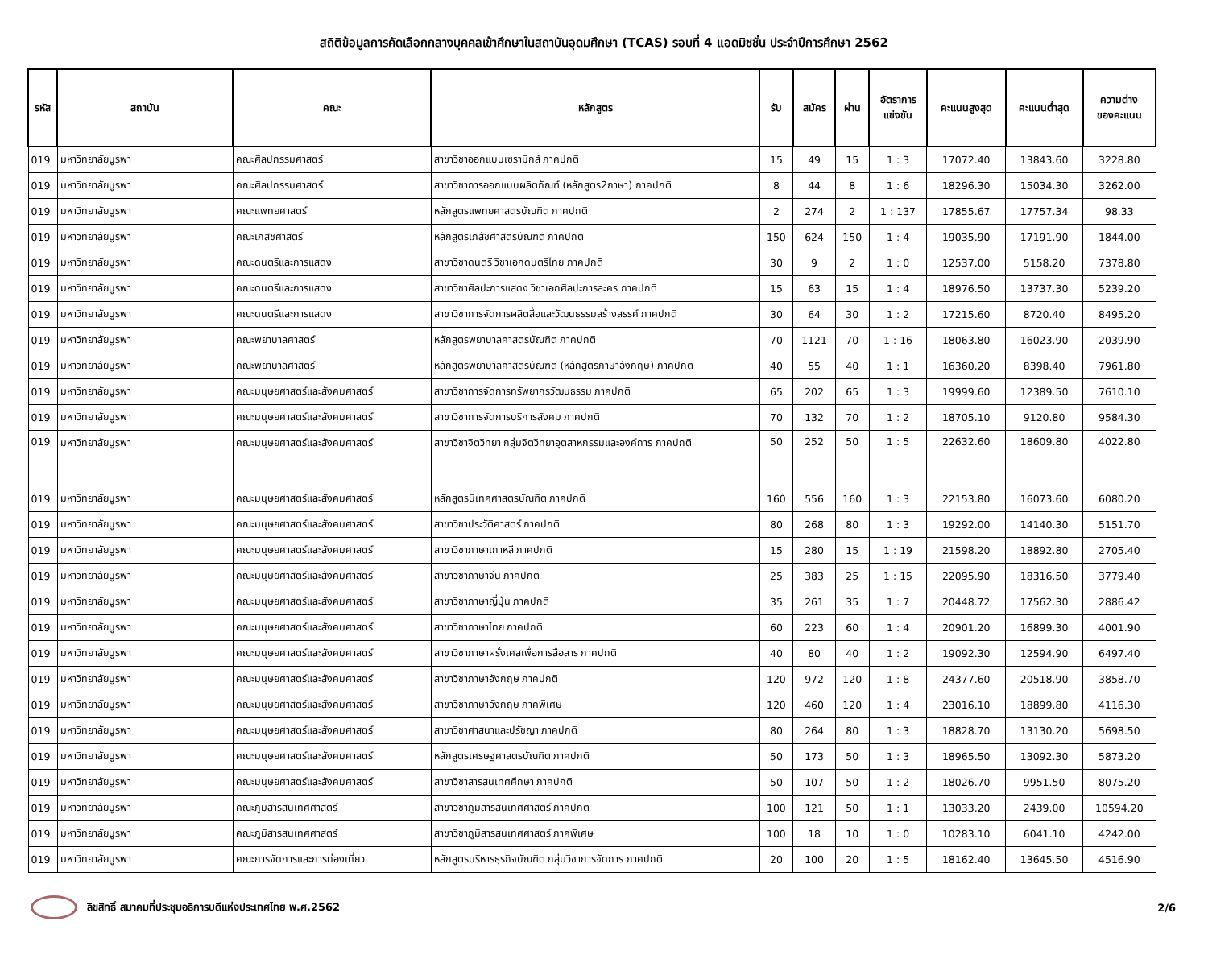สถิติข้อมูลการคัดเลือกกลางบุคคลเข้าศึกษาในสถาบันอุดมศึกษา (TCAS) รอบที่ 4 แอดมิชชั่น ประจำปีการศึกษา 2562
| รหัส | สถาบัน | คณะ | หลักสูตร | รับ | สมัคร | ผ่าน | อัตราการ แข่งขัน | คะแนนสูงสุด | คะแนนต่ำสุด | ความต่าง ของคะแนน |
| --- | --- | --- | --- | --- | --- | --- | --- | --- | --- | --- |
| 019 | มหาวิทยาลัยบูรพา | คณะศิลปกรรมศาสตร์ | สาขาวิชาออกแบบเซรามิกส์ ภาคปกติ | 15 | 49 | 15 | 1 : 3 | 17072.40 | 13843.60 | 3228.80 |
| 019 | มหาวิทยาลัยบูรพา | คณะศิลปกรรมศาสตร์ | สาขาวิชาการออกแบบผลิตภัณฑ์ (หลักสูตร2ภาษา) ภาคปกติ | 8 | 44 | 8 | 1 : 6 | 18296.30 | 15034.30 | 3262.00 |
| 019 | มหาวิทยาลัยบูรพา | คณะแพทยศาสตร์ | หลักสูตรแพทยศาสตรบัณฑิต ภาคปกติ | 2 | 274 | 2 | 1 : 137 | 17855.67 | 17757.34 | 98.33 |
| 019 | มหาวิทยาลัยบูรพา | คณะเภสัชศาสตร์ | หลักสูตรเภสัชศาสตรบัณฑิต ภาคปกติ | 150 | 624 | 150 | 1 : 4 | 19035.90 | 17191.90 | 1844.00 |
| 019 | มหาวิทยาลัยบูรพา | คณะดนตรีและการแสดง | สาขาวิชาดนตรี วิชาเอกดนตรีไทย ภาคปกติ | 30 | 9 | 2 | 1 : 0 | 12537.00 | 5158.20 | 7378.80 |
| 019 | มหาวิทยาลัยบูรพา | คณะดนตรีและการแสดง | สาขาวิชาศิลปะการแสดง วิชาเอกศิลปะการละคร ภาคปกติ | 15 | 63 | 15 | 1 : 4 | 18976.50 | 13737.30 | 5239.20 |
| 019 | มหาวิทยาลัยบูรพา | คณะดนตรีและการแสดง | สาขาวิชาการจัดการผลิตสื่อและวัฒนธรรมสร้างสรรค์ ภาคปกติ | 30 | 64 | 30 | 1 : 2 | 17215.60 | 8720.40 | 8495.20 |
| 019 | มหาวิทยาลัยบูรพา | คณะพยาบาลศาสตร์ | หลักสูตรพยาบาลศาสตรบัณฑิต ภาคปกติ | 70 | 1121 | 70 | 1 : 16 | 18063.80 | 16023.90 | 2039.90 |
| 019 | มหาวิทยาลัยบูรพา | คณะพยาบาลศาสตร์ | หลักสูตรพยาบาลศาสตรบัณฑิต (หลักสูตรภาษาอังกฤษ) ภาคปกติ | 40 | 55 | 40 | 1 : 1 | 16360.20 | 8398.40 | 7961.80 |
| 019 | มหาวิทยาลัยบูรพา | คณะมนุษยศาสตร์และสังคมศาสตร์ | สาขาวิชาการจัดการทรัพยากรวัฒนธรรม ภาคปกติ | 65 | 202 | 65 | 1 : 3 | 19999.60 | 12389.50 | 7610.10 |
| 019 | มหาวิทยาลัยบูรพา | คณะมนุษยศาสตร์และสังคมศาสตร์ | สาขาวิชาการจัดการบริการสังคม ภาคปกติ | 70 | 132 | 70 | 1 : 2 | 18705.10 | 9120.80 | 9584.30 |
| 019 | มหาวิทยาลัยบูรพา | คณะมนุษยศาสตร์และสังคมศาสตร์ | สาขาวิชาจิตวิทยา กลุ่มจิตวิทยาอุตสาหกรรมและองค์การ ภาคปกติ | 50 | 252 | 50 | 1 : 5 | 22632.60 | 18609.80 | 4022.80 |
| 019 | มหาวิทยาลัยบูรพา | คณะมนุษยศาสตร์และสังคมศาสตร์ | หลักสูตรนิเทศศาสตรบัณฑิต ภาคปกติ | 160 | 556 | 160 | 1 : 3 | 22153.80 | 16073.60 | 6080.20 |
| 019 | มหาวิทยาลัยบูรพา | คณะมนุษยศาสตร์และสังคมศาสตร์ | สาขาวิชาประวัติศาสตร์ ภาคปกติ | 80 | 268 | 80 | 1 : 3 | 19292.00 | 14140.30 | 5151.70 |
| 019 | มหาวิทยาลัยบูรพา | คณะมนุษยศาสตร์และสังคมศาสตร์ | สาขาวิชาภาษาเกาหลี ภาคปกติ | 15 | 280 | 15 | 1 : 19 | 21598.20 | 18892.80 | 2705.40 |
| 019 | มหาวิทยาลัยบูรพา | คณะมนุษยศาสตร์และสังคมศาสตร์ | สาขาวิชาภาษาจีน ภาคปกติ | 25 | 383 | 25 | 1 : 15 | 22095.90 | 18316.50 | 3779.40 |
| 019 | มหาวิทยาลัยบูรพา | คณะมนุษยศาสตร์และสังคมศาสตร์ | สาขาวิชาภาษาญี่ปุ่น ภาคปกติ | 35 | 261 | 35 | 1 : 7 | 20448.72 | 17562.30 | 2886.42 |
| 019 | มหาวิทยาลัยบูรพา | คณะมนุษยศาสตร์และสังคมศาสตร์ | สาขาวิชาภาษาไทย ภาคปกติ | 60 | 223 | 60 | 1 : 4 | 20901.20 | 16899.30 | 4001.90 |
| 019 | มหาวิทยาลัยบูรพา | คณะมนุษยศาสตร์และสังคมศาสตร์ | สาขาวิชาภาษาฝรั่งเศสเพื่อการสื่อสาร ภาคปกติ | 40 | 80 | 40 | 1 : 2 | 19092.30 | 12594.90 | 6497.40 |
| 019 | มหาวิทยาลัยบูรพา | คณะมนุษยศาสตร์และสังคมศาสตร์ | สาขาวิชาภาษาอังกฤษ ภาคปกติ | 120 | 972 | 120 | 1 : 8 | 24377.60 | 20518.90 | 3858.70 |
| 019 | มหาวิทยาลัยบูรพา | คณะมนุษยศาสตร์และสังคมศาสตร์ | สาขาวิชาภาษาอังกฤษ ภาคพิเศษ | 120 | 460 | 120 | 1 : 4 | 23016.10 | 18899.80 | 4116.30 |
| 019 | มหาวิทยาลัยบูรพา | คณะมนุษยศาสตร์และสังคมศาสตร์ | สาขาวิชาศาสนาและปรัชญา ภาคปกติ | 80 | 264 | 80 | 1 : 3 | 18828.70 | 13130.20 | 5698.50 |
| 019 | มหาวิทยาลัยบูรพา | คณะมนุษยศาสตร์และสังคมศาสตร์ | หลักสูตรเศรษฐศาสตรบัณฑิต ภาคปกติ | 50 | 173 | 50 | 1 : 3 | 18965.50 | 13092.30 | 5873.20 |
| 019 | มหาวิทยาลัยบูรพา | คณะมนุษยศาสตร์และสังคมศาสตร์ | สาขาวิชาสารสนเทศศึกษา ภาคปกติ | 50 | 107 | 50 | 1 : 2 | 18026.70 | 9951.50 | 8075.20 |
| 019 | มหาวิทยาลัยบูรพา | คณะภูมิสารสนเทศศาสตร์ | สาขาวิชาภูมิสารสนเทศศาสตร์ ภาคปกติ | 100 | 121 | 50 | 1 : 1 | 13033.20 | 2439.00 | 10594.20 |
| 019 | มหาวิทยาลัยบูรพา | คณะภูมิสารสนเทศศาสตร์ | สาขาวิชาภูมิสารสนเทศศาสตร์ ภาคพิเศษ | 100 | 18 | 10 | 1 : 0 | 10283.10 | 6041.10 | 4242.00 |
| 019 | มหาวิทยาลัยบูรพา | คณะการจัดการและการท่องเที่ยว | หลักสูตรบริหารธุรกิจบัณฑิต กลุ่มวิชาการจัดการ ภาคปกติ | 20 | 100 | 20 | 1 : 5 | 18162.40 | 13645.50 | 4516.90 |
ลิขสิทธิ์ สมาคมที่ประชุมอธิการบดีแห่งประเทศไทย พ.ศ.2562
2/6